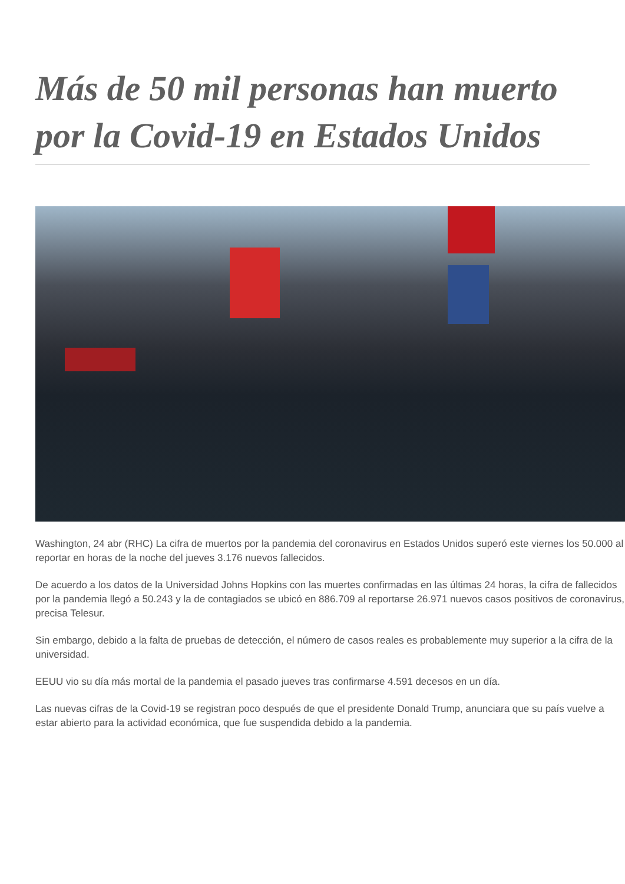Más de 50 mil personas han muerto por la Covid-19 en Estados Unidos
Washington, 24 abr (RHC) La cifra de muertos por la pandemia del coronavirus en Estados Unidos superó este viernes los 50.000 al reportar en horas de la noche del jueves 3.176 nuevos fallecidos.
De acuerdo a los datos de la Universidad Johns Hopkins con las muertes confirmadas en las últimas 24 horas, la cifra de fallecidos por la pandemia llegó a 50.243 y la de contagiados se ubicó en 886.709 al reportarse 26.971 nuevos casos positivos de coronavirus, precisa Telesur.
Sin embargo, debido a la falta de pruebas de detección, el número de casos reales es probablemente muy superior a la cifra de la universidad.
EEUU vio su día más mortal de la pandemia el pasado jueves tras confirmarse 4.591 decesos en un día.
Las nuevas cifras de la Covid-19 se registran poco después de que el presidente Donald Trump, anunciara que su país vuelve a estar abierto para la actividad económica, que fue suspendida debido a la pandemia.